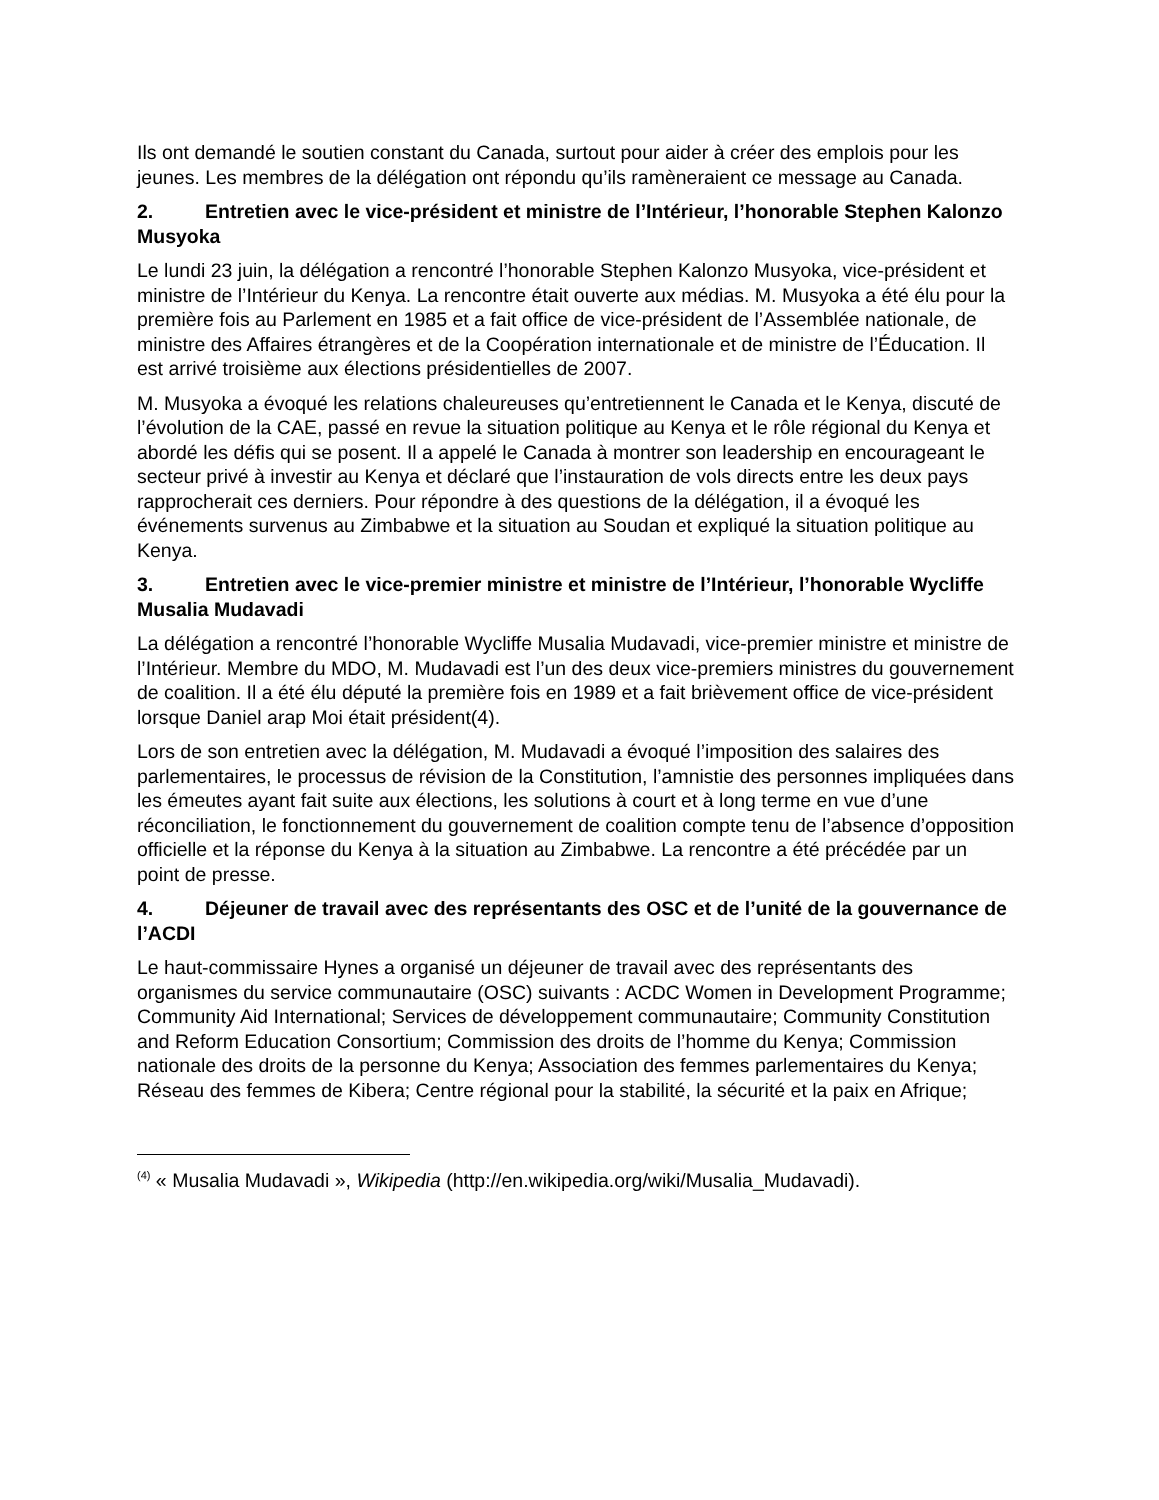Ils ont demandé le soutien constant du Canada, surtout pour aider à créer des emplois pour les jeunes. Les membres de la délégation ont répondu qu’ils ramèneraient ce message au Canada.
2. Entretien avec le vice-président et ministre de l’Intérieur, l’honorable Stephen Kalonzo Musyoka
Le lundi 23 juin, la délégation a rencontré l’honorable Stephen Kalonzo Musyoka, vice-président et ministre de l’Intérieur du Kenya. La rencontre était ouverte aux médias. M. Musyoka a été élu pour la première fois au Parlement en 1985 et a fait office de vice-président de l’Assemblée nationale, de ministre des Affaires étrangères et de la Coopération internationale et de ministre de l’Éducation. Il est arrivé troisième aux élections présidentielles de 2007.
M. Musyoka a évoqué les relations chaleureuses qu’entretiennent le Canada et le Kenya, discuté de l’évolution de la CAE, passé en revue la situation politique au Kenya et le rôle régional du Kenya et abordé les défis qui se posent. Il a appelé le Canada à montrer son leadership en encourageant le secteur privé à investir au Kenya et déclaré que l’instauration de vols directs entre les deux pays rapprocherait ces derniers. Pour répondre à des questions de la délégation, il a évoqué les événements survenus au Zimbabwe et la situation au Soudan et expliqué la situation politique au Kenya.
3. Entretien avec le vice-premier ministre et ministre de l’Intérieur, l’honorable Wycliffe Musalia Mudavadi
La délégation a rencontré l’honorable Wycliffe Musalia Mudavadi, vice-premier ministre et ministre de l’Intérieur. Membre du MDO, M. Mudavadi est l’un des deux vice-premiers ministres du gouvernement de coalition. Il a été élu député la première fois en 1989 et a fait brièvement office de vice-président lorsque Daniel arap Moi était président(4).
Lors de son entretien avec la délégation, M. Mudavadi a évoqué l’imposition des salaires des parlementaires, le processus de révision de la Constitution, l’amnistie des personnes impliquées dans les émeutes ayant fait suite aux élections, les solutions à court et à long terme en vue d’une réconciliation, le fonctionnement du gouvernement de coalition compte tenu de l’absence d’opposition officielle et la réponse du Kenya à la situation au Zimbabwe. La rencontre a été précédée par un point de presse.
4. Déjeuner de travail avec des représentants des OSC et de l’unité de la gouvernance de l’ACDI
Le haut-commissaire Hynes a organisé un déjeuner de travail avec des représentants des organismes du service communautaire (OSC) suivants : ACDC Women in Development Programme; Community Aid International; Services de développement communautaire; Community Constitution and Reform Education Consortium; Commission des droits de l’homme du Kenya; Commission nationale des droits de la personne du Kenya; Association des femmes parlementaires du Kenya; Réseau des femmes de Kibera; Centre régional pour la stabilité, la sécurité et la paix en Afrique;
<sup>(4)</sup> « Musalia Mudavadi », Wikipedia (http://en.wikipedia.org/wiki/Musalia_Mudavadi).